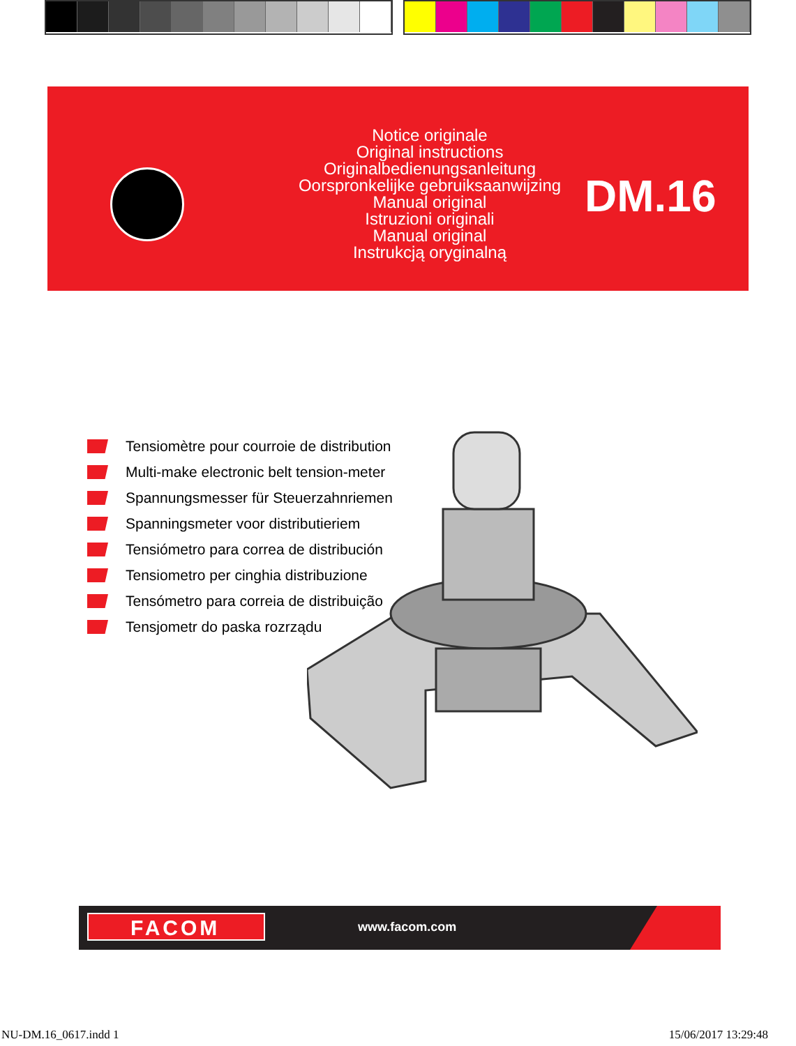Notice originale
Original instructions
Originalbedienungsanleitung
Oorspronkelijke gebruiksaanwijzing
Manual original
Istruzioni originali
Manual original
Instrukcją oryginalną
DM.16
Tensiomètre pour courroie de distribution
Multi-make electronic belt tension-meter
Spannungsmesser für Steuerzahnriemen
Spanningsmeter voor distributieriem
Tensiómetro para correa de distribución
Tensiometro per cinghia distribuzione
Tensómetro para correia de distribuição
Tensjometr do paska rozrządu
FACOM www.facom.com
NU-DM.16_0617.indd 1 15/06/2017 13:29:48